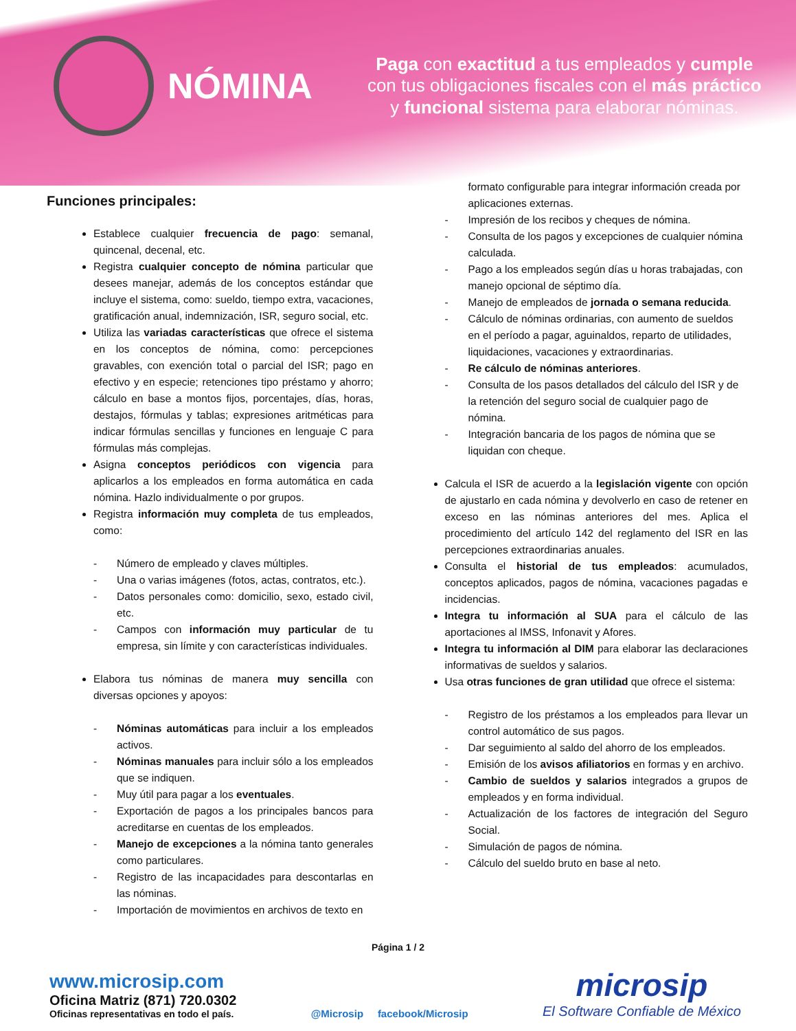NÓMINA
Paga con exactitud a tus empleados y cumple
con tus obligaciones fiscales con el más práctico
y funcional sistema para elaborar nóminas.
Funciones principales:
Establece cualquier frecuencia de pago: semanal, quincenal, decenal, etc.
Registra cualquier concepto de nómina particular que desees manejar, además de los conceptos estándar que incluye el sistema, como: sueldo, tiempo extra, vacaciones, gratificación anual, indemnización, ISR, seguro social, etc.
Utiliza las variadas características que ofrece el sistema en los conceptos de nómina, como: percepciones gravables, con exención total o parcial del ISR; pago en efectivo y en especie; retenciones tipo préstamo y ahorro; cálculo en base a montos fijos, porcentajes, días, horas, destajos, fórmulas y tablas; expresiones aritméticas para indicar fórmulas sencillas y funciones en lenguaje C para fórmulas más complejas.
Asigna conceptos periódicos con vigencia para aplicarlos a los empleados en forma automática en cada nómina. Hazlo individualmente o por grupos.
Registra información muy completa de tus empleados, como:
- Número de empleado y claves múltiples.
- Una o varias imágenes (fotos, actas, contratos, etc.).
- Datos personales como: domicilio, sexo, estado civil, etc.
- Campos con información muy particular de tu empresa, sin límite y con características individuales.
Elabora tus nóminas de manera muy sencilla con diversas opciones y apoyos:
- Nóminas automáticas para incluir a los empleados activos.
- Nóminas manuales para incluir sólo a los empleados que se indiquen.
- Muy útil para pagar a los eventuales.
- Exportación de pagos a los principales bancos para acreditarse en cuentas de los empleados.
- Manejo de excepciones a la nómina tanto generales como particulares.
- Registro de las incapacidades para descontarlas en las nóminas.
- Importación de movimientos en archivos de texto en
formato configurable para integrar información creada por aplicaciones externas.
- Impresión de los recibos y cheques de nómina.
- Consulta de los pagos y excepciones de cualquier nómina calculada.
- Pago a los empleados según días u horas trabajadas, con manejo opcional de séptimo día.
- Manejo de empleados de jornada o semana reducida.
- Cálculo de nóminas ordinarias, con aumento de sueldos en el período a pagar, aguinaldos, reparto de utilidades, liquidaciones, vacaciones y extraordinarias.
- Re cálculo de nóminas anteriores.
- Consulta de los pasos detallados del cálculo del ISR y de la retención del seguro social de cualquier pago de nómina.
- Integración bancaria de los pagos de nómina que se liquidan con cheque.
Calcula el ISR de acuerdo a la legislación vigente con opción de ajustarlo en cada nómina y devolverlo en caso de retener en exceso en las nóminas anteriores del mes. Aplica el procedimiento del artículo 142 del reglamento del ISR en las percepciones extraordinarias anuales.
Consulta el historial de tus empleados: acumulados, conceptos aplicados, pagos de nómina, vacaciones pagadas e incidencias.
Integra tu información al SUA para el cálculo de las aportaciones al IMSS, Infonavit y Afores.
Integra tu información al DIM para elaborar las declaraciones informativas de sueldos y salarios.
Usa otras funciones de gran utilidad que ofrece el sistema:
- Registro de los préstamos a los empleados para llevar un control automático de sus pagos.
- Dar seguimiento al saldo del ahorro de los empleados.
- Emisión de los avisos afiliatorios en formas y en archivo.
- Cambio de sueldos y salarios integrados a grupos de empleados y en forma individual.
- Actualización de los factores de integración del Seguro Social.
- Simulación de pagos de nómina.
- Cálculo del sueldo bruto en base al neto.
Página 1 / 2
www.microsip.com
Oficina Matriz (871) 720.0302
Oficinas representativas en todo el país.
@Microsip facebook/Microsip
microsip
El Software Confiable de México